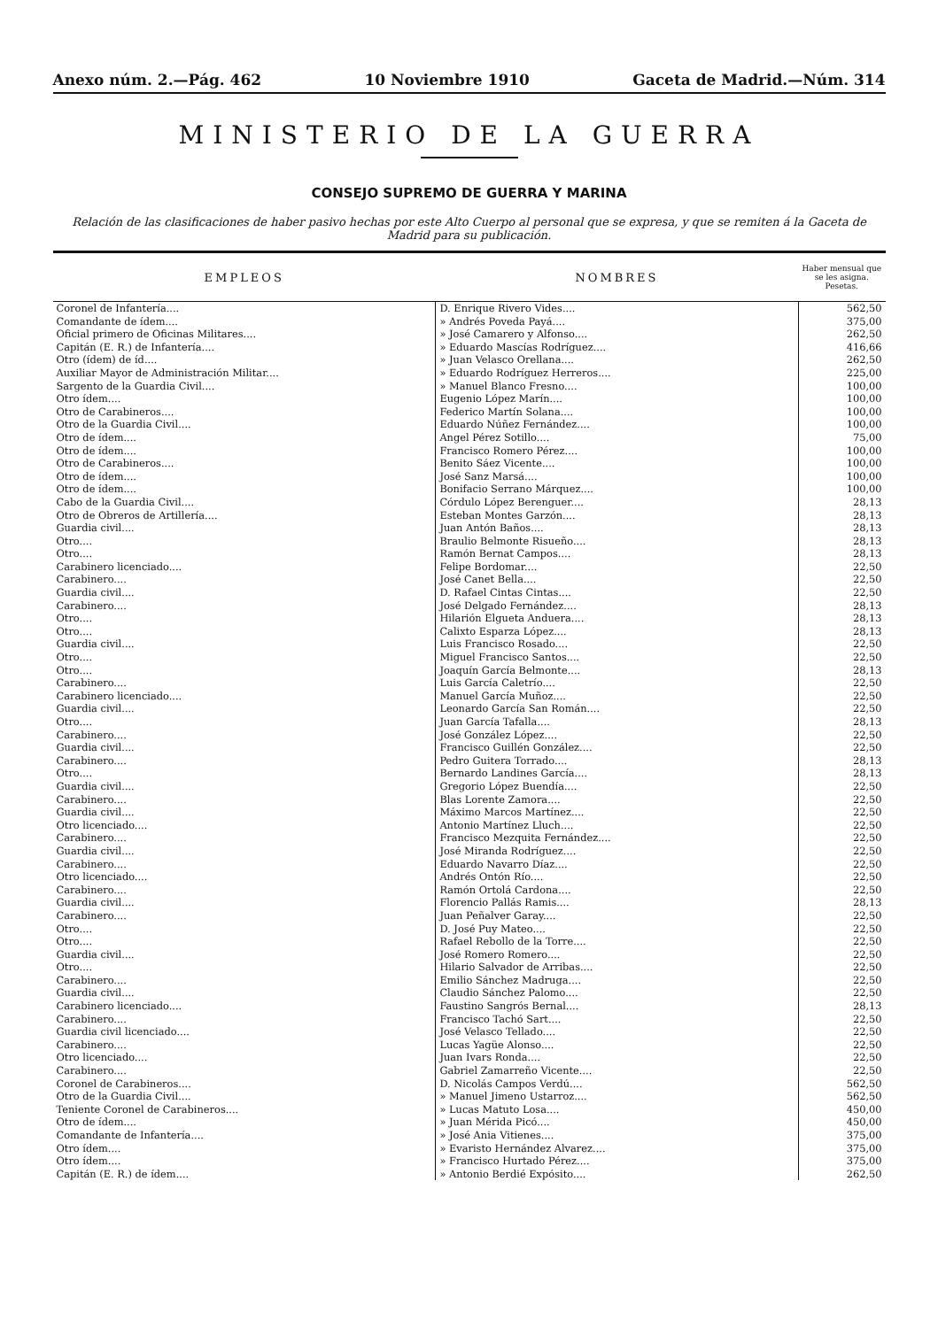Anexo núm. 2.—Pág. 462 10 Noviembre 1910 Gaceta de Madrid.—Núm. 314
MINISTERIO DE LA GUERRA
CONSEJO SUPREMO DE GUERRA Y MARINA
Relación de las clasificaciones de haber pasivo hechas por este Alto Cuerpo al personal que se expresa, y que se remiten á la Gaceta de Madrid para su publicación.
| EMPLEOS | NOMBRES | Haber mensual que se les asigna. Pesetas. |
| --- | --- | --- |
| Coronel de Infantería.... | D. Enrique Rivero Vides.... | 562,50 |
| Comandante de ídem.... | » Andrés Poveda Payá.... | 375,00 |
| Oficial primero de Oficinas Militares.... | » José Camarero y Alfonso.... | 262,50 |
| Capitán (E. R.) de Infantería.... | » Eduardo Mascías Rodríguez.... | 416,66 |
| Otro (ídem) de íd.... | » Juan Velasco Orellana.... | 262,50 |
| Auxiliar Mayor de Administración Militar.... | » Eduardo Rodríguez Herreros.... | 225,00 |
| Sargento de la Guardia Civil.... | » Manuel Blanco Fresno.... | 100,00 |
| Otro ídem.... | Eugenio López Marín.... | 100,00 |
| Otro de Carabineros.... | Federico Martín Solana.... | 100,00 |
| Otro de la Guardia Civil.... | Eduardo Núñez Fernández.... | 100,00 |
| Otro de ídem.... | Angel Pérez Sotillo.... | 75,00 |
| Otro de ídem.... | Francisco Romero Pérez.... | 100,00 |
| Otro de Carabineros.... | Benito Sáez Vicente.... | 100,00 |
| Otro de ídem.... | José Sanz Marsá.... | 100,00 |
| Otro de ídem.... | Bonifacio Serrano Márquez.... | 100,00 |
| Cabo de la Guardia Civil.... | Córdulo López Berenguer.... | 28,13 |
| Otro de Obreros de Artillería.... | Esteban Montes Garzón.... | 28,13 |
| Guardia civil.... | Juan Antón Baños.... | 28,13 |
| Otro.... | Braulio Belmonte Risueño.... | 28,13 |
| Otro.... | Ramón Bernat Campos.... | 28,13 |
| Carabinero licenciado.... | Felipe Bordomar.... | 22,50 |
| Carabinero.... | José Canet Bella.... | 22,50 |
| Guardia civil.... | D. Rafael Cintas Cintas.... | 22,50 |
| Carabinero.... | José Delgado Fernández.... | 28,13 |
| Otro.... | Hilarión Elgueta Anduera.... | 28,13 |
| Otro.... | Calixto Esparza López.... | 28,13 |
| Guardia civil.... | Luis Francisco Rosado.... | 22,50 |
| Otro.... | Miguel Francisco Santos.... | 22,50 |
| Otro.... | Joaquín García Belmonte.... | 28,13 |
| Carabinero.... | Luis García Caletrío.... | 22,50 |
| Carabinero licenciado.... | Manuel García Muñoz.... | 22,50 |
| Guardia civil.... | Leonardo García San Román.... | 22,50 |
| Otro.... | Juan García Tafalla.... | 28,13 |
| Carabinero.... | José González López.... | 22,50 |
| Guardia civil.... | Francisco Guillén González.... | 22,50 |
| Carabinero.... | Pedro Guitera Torrado.... | 28,13 |
| Otro.... | Bernardo Landines García.... | 28,13 |
| Guardia civil.... | Gregorio López Buendía.... | 22,50 |
| Carabinero.... | Blas Lorente Zamora.... | 22,50 |
| Guardia civil.... | Máximo Marcos Martínez.... | 22,50 |
| Otro licenciado.... | Antonio Martínez Lluch.... | 22,50 |
| Carabinero.... | Francisco Mezquita Fernández.... | 22,50 |
| Guardia civil.... | José Miranda Rodríguez.... | 22,50 |
| Carabinero.... | Eduardo Navarro Díaz.... | 22,50 |
| Otro licenciado.... | Andrés Ontón Río.... | 22,50 |
| Carabinero.... | Ramón Ortolá Cardona.... | 22,50 |
| Guardia civil.... | Florencio Pallás Ramis.... | 28,13 |
| Carabinero.... | Juan Peñalver Garay.... | 22,50 |
| Otro.... | D. José Puy Mateo.... | 22,50 |
| Otro.... | Rafael Rebollo de la Torre.... | 22,50 |
| Guardia civil.... | José Romero Romero.... | 22,50 |
| Otro.... | Hilario Salvador de Arribas.... | 22,50 |
| Carabinero.... | Emilio Sánchez Madruga.... | 22,50 |
| Guardia civil.... | Claudio Sánchez Palomo.... | 22,50 |
| Carabinero licenciado.... | Faustino Sangrós Bernal.... | 28,13 |
| Carabinero.... | Francisco Tachó Sart.... | 22,50 |
| Guardia civil licenciado.... | José Velasco Tellado.... | 22,50 |
| Carabinero.... | Lucas Yagüe Alonso.... | 22,50 |
| Otro licenciado.... | Juan Ivars Ronda.... | 22,50 |
| Carabinero.... | Gabriel Zamarreño Vicente.... | 22,50 |
| Coronel de Carabineros.... | D. Nicolás Campos Verdú.... | 562,50 |
| Otro de la Guardia Civil.... | » Manuel Jimeno Ustarroz.... | 562,50 |
| Teniente Coronel de Carabineros.... | » Lucas Matuto Losa.... | 450,00 |
| Otro de ídem.... | » Juan Mérida Picó.... | 450,00 |
| Comandante de Infantería.... | » José Ania Vitienes.... | 375,00 |
| Otro ídem.... | » Evaristo Hernández Alvarez.... | 375,00 |
| Otro ídem.... | » Francisco Hurtado Pérez.... | 375,00 |
| Capitán (E. R.) de ídem.... | » Antonio Berdié Expósito.... | 262,50 |